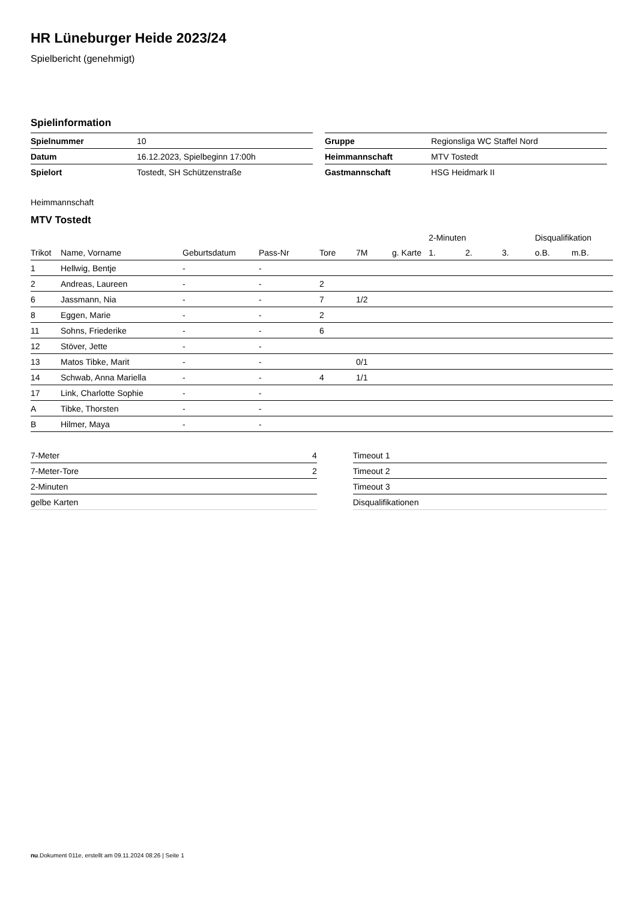HR Lüneburger Heide 2023/24
Spielbericht (genehmigt)
Spielinformation
| Spielnummer | 10 |
| Datum | 16.12.2023, Spielbeginn 17:00h |
| Spielort | Tostedt, SH Schützenstraße |
| Gruppe | Regionsliga WC Staffel Nord |
| Heimmannschaft | MTV Tostedt |
| Gastmannschaft | HSG Heidmark II |
Heimmannschaft
MTV Tostedt
| | | | | | | | 2-Minuten | | | Disqualifikation | |
| --- | --- | --- | --- | --- | --- | --- | --- | --- | --- | --- | --- |
| Trikot | Name, Vorname | Geburtsdatum | Pass-Nr | Tore | 7M | g. Karte | 1. | 2. | 3. | o.B. | m.B. |
| 1 | Hellwig, Bentje | - | - | | | | | | | | |
| 2 | Andreas, Laureen | - | - | 2 | | | | | | | |
| 6 | Jassmann, Nia | - | - | 7 | 1/2 | | | | | | |
| 8 | Eggen, Marie | - | - | 2 | | | | | | | |
| 11 | Sohns, Friederike | - | - | 6 | | | | | | | |
| 12 | Stöver, Jette | - | - | | | | | | | | |
| 13 | Matos Tibke, Marit | - | - | | 0/1 | | | | | | |
| 14 | Schwab, Anna Mariella | - | - | 4 | 1/1 | | | | | | |
| 17 | Link, Charlotte Sophie | - | - | | | | | | | | |
| A | Tibke, Thorsten | - | - | | | | | | | | |
| B | Hilmer, Maya | - | - | | | | | | | | |
| 7-Meter | 4 |
| 7-Meter-Tore | 2 |
| 2-Minuten | |
| gelbe Karten | |
| Timeout 1 |
| Timeout 2 |
| Timeout 3 |
| Disqualifikationen |
nu.Dokument 011e, erstellt am 09.11.2024 08:26 | Seite 1